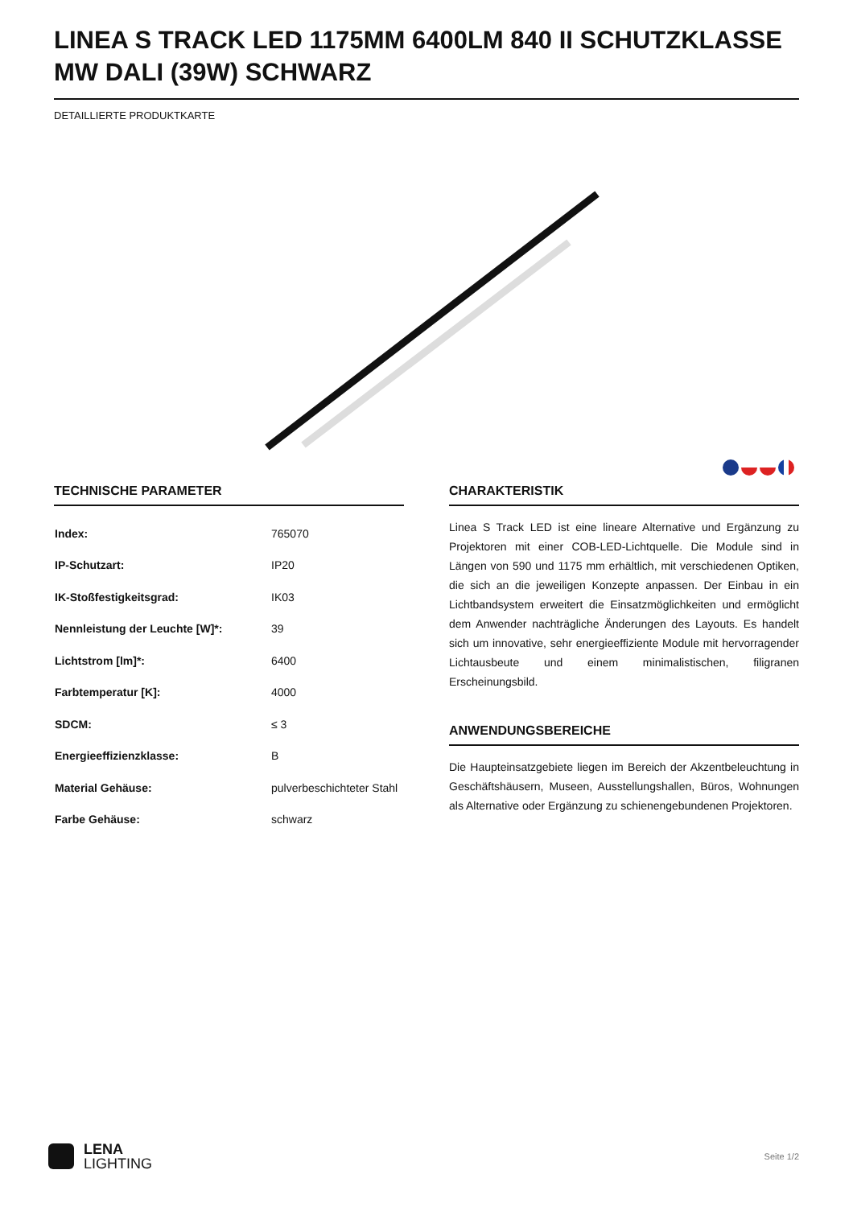LINEA S TRACK LED 1175MM 6400LM 840 II SCHUTZKLASSE MW DALI (39W) SCHWARZ
DETAILLIERTE PRODUKTKARTE
TECHNISCHE PARAMETER
| Index: | 765070 |
| IP-Schutzart: | IP20 |
| IK-Stoßfestigkeitsgrad: | IK03 |
| Nennleistung der Leuchte [W]*: | 39 |
| Lichtstrom [lm]*: | 6400 |
| Farbtemperatur [K]: | 4000 |
| SDCM: | ≤ 3 |
| Energieeffizienzklasse: | B |
| Material Gehäuse: | pulverbeschichteter Stahl |
| Farbe Gehäuse: | schwarz |
CHARAKTERISTIK
Linea S Track LED ist eine lineare Alternative und Ergänzung zu Projektoren mit einer COB-LED-Lichtquelle. Die Module sind in Längen von 590 und 1175 mm erhältlich, mit verschiedenen Optiken, die sich an die jeweiligen Konzepte anpassen. Der Einbau in ein Lichtbandsystem erweitert die Einsatzmöglichkeiten und ermöglicht dem Anwender nachträgliche Änderungen des Layouts. Es handelt sich um innovative, sehr energieeffiziente Module mit hervorragender Lichtausbeute und einem minimalistischen, filigranen Erscheinungsbild.
ANWENDUNGSBEREICHE
Die Haupteinsatzgebiete liegen im Bereich der Akzentbeleuchtung in Geschäftshäusern, Museen, Ausstellungshallen, Büros, Wohnungen als Alternative oder Ergänzung zu schienengebundenen Projektoren.
LENA
LIGHTING
Seite 1/2